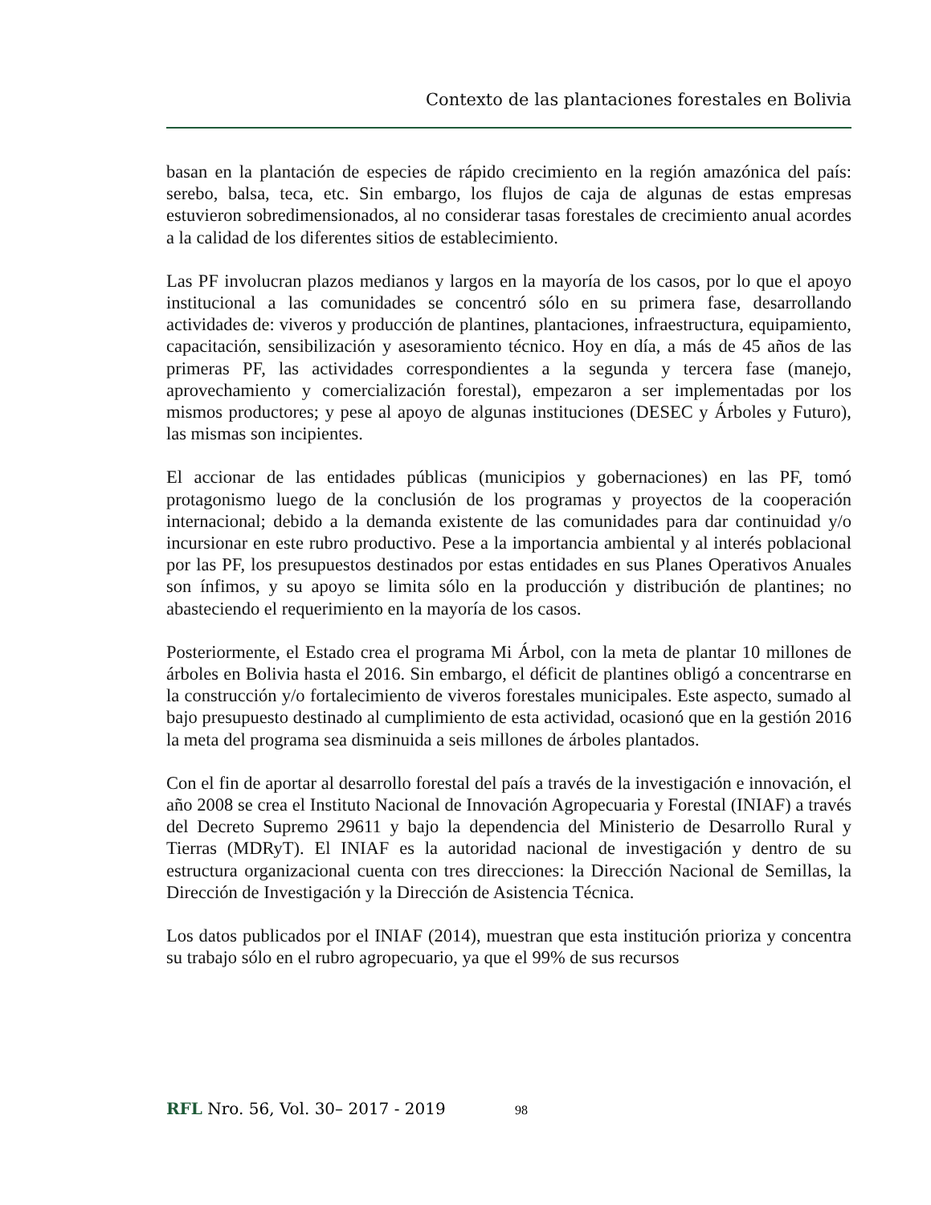Contexto de las plantaciones forestales en Bolivia
basan en la plantación de especies de rápido crecimiento en la región amazónica del país: serebo, balsa, teca, etc. Sin embargo, los flujos de caja de algunas de estas empresas estuvieron sobredimensionados, al no considerar tasas forestales de crecimiento anual acordes a la calidad de los diferentes sitios de establecimiento.
Las PF involucran plazos medianos y largos en la mayoría de los casos, por lo que el apoyo institucional a las comunidades se concentró sólo en su primera fase, desarrollando actividades de: viveros y producción de plantines, plantaciones, infraestructura, equipamiento, capacitación, sensibilización y asesoramiento técnico. Hoy en día, a más de 45 años de las primeras PF, las actividades correspondientes a la segunda y tercera fase (manejo, aprovechamiento y comercialización forestal), empezaron a ser implementadas por los mismos productores; y pese al apoyo de algunas instituciones (DESEC y Árboles y Futuro), las mismas son incipientes.
El accionar de las entidades públicas (municipios y gobernaciones) en las PF, tomó protagonismo luego de la conclusión de los programas y proyectos de la cooperación internacional; debido a la demanda existente de las comunidades para dar continuidad y/o incursionar en este rubro productivo. Pese a la importancia ambiental y al interés poblacional por las PF, los presupuestos destinados por estas entidades en sus Planes Operativos Anuales son ínfimos, y su apoyo se limita sólo en la producción y distribución de plantines; no abasteciendo el requerimiento en la mayoría de los casos.
Posteriormente, el Estado crea el programa Mi Árbol, con la meta de plantar 10 millones de árboles en Bolivia hasta el 2016. Sin embargo, el déficit de plantines obligó a concentrarse en la construcción y/o fortalecimiento de viveros forestales municipales. Este aspecto, sumado al bajo presupuesto destinado al cumplimiento de esta actividad, ocasionó que en la gestión 2016 la meta del programa sea disminuida a seis millones de árboles plantados.
Con el fin de aportar al desarrollo forestal del país a través de la investigación e innovación, el año 2008 se crea el Instituto Nacional de Innovación Agropecuaria y Forestal (INIAF) a través del Decreto Supremo 29611 y bajo la dependencia del Ministerio de Desarrollo Rural y Tierras (MDRyT). El INIAF es la autoridad nacional de investigación y dentro de su estructura organizacional cuenta con tres direcciones: la Dirección Nacional de Semillas, la Dirección de Investigación y la Dirección de Asistencia Técnica.
Los datos publicados por el INIAF (2014), muestran que esta institución prioriza y concentra su trabajo sólo en el rubro agropecuario, ya que el 99% de sus recursos
RFL Nro. 56, Vol. 30– 2017 - 2019 98